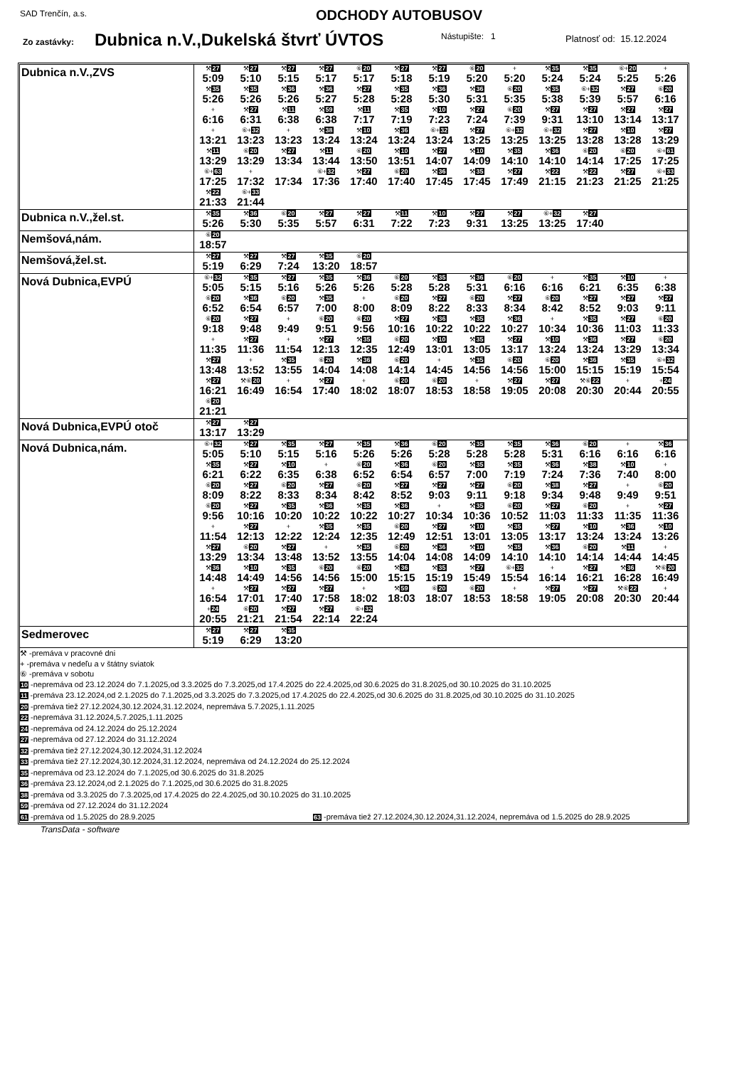SAD Trenčín, a.s. ODCHODY AUTOBUSOV
Zo zastávky: Dubnica n.V.,Dukelská štvrť ÚVTOS Nástupište: 1 Platnosť od: 15.12.2024
| Dubnica n.V.,ZVS | / ⚒ 27 5:09 / ⚒ 27 5:10 / ⚒ 27 5:15 / ⚒ 27 5:17 / ⑥ 20 5:17 / ⚒ 27 5:18 / ⚒ 27 5:19 / ⑥ 20 5:20 / + 5:20 / ⚒ 35 5:24 / ⚒ 35 5:24 / ⑥+ 20 5:25 / + 5:26 / / ⚒ 35 5:26 / ⚒ 35 5:26 / ⚒ 36 5:26 / ⚒ 36 5:27 / ⚒ 27 5:28 / ⚒ 35 5:28 / ⚒ 36 5:30 / ⚒ 36 5:31 / ⑥ 20 5:35 / ⚒ 35 5:38 / ⑥+ 32 5:39 / ⚒ 27 5:57 / ⑥ 20 6:16 / / + 6:16 / ⚒ 27 6:31 / ⚒ 11 6:38 / ⚒ 59 6:38 / ⚒ 11 7:17 / ⚒ 35 7:19 / ⚒ 10 7:23 / ⚒ 27 7:24 / ⑥ 20 7:39 / ⚒ 27 9:31 / ⚒ 27 13:10 / ⚒ 27 13:14 / ⚒ 27 13:17 / / + 13:21 / ⑥+ 32 13:23 / + 13:23 / ⚒ 38 13:24 / ⚒ 10 13:24 / ⚒ 36 13:24 / ⑥+ 32 13:24 / ⚒ 27 13:25 / ⑥+ 32 13:25 / ⑥+ 32 13:25 / ⚒ 27 13:28 / ⚒ 10 13:28 / ⚒ 27 13:29 / / ⚒ 11 13:29 / ⑥ 20 13:29 / ⚒ 27 13:34 / ⚒ 11 13:44 / ⑥ 20 13:50 / ⚒ 10 13:51 / ⚒ 27 14:07 / ⚒ 10 14:09 / ⚒ 35 14:10 / ⚒ 36 14:10 / ⑥ 20 14:14 / ⑥ 20 17:25 / ⑥+ 61 17:25 / / ⑥+ 63 17:25 / + 17:32 / 17:34 / ⑥+ 32 17:36 / ⚒ 27 17:40 / ⑥ 20 17:40 / ⚒ 36 17:45 / ⚒ 35 17:45 / ⚒ 27 17:49 / ⚒ 22 21:15 / ⚒ 22 21:23 / ⚒ 27 21:25 / ⑥+ 33 21:25 / / ⚒ 22 21:33 / ⑥+ 33 21:44 / / / / / / / / / / / / |
| Dubnica n.V.,žel.st. | / ⚒ 35 5:26 / ⚒ 36 5:30 / ⑥ 20 5:35 / ⚒ 27 5:57 / ⚒ 27 6:31 / ⚒ 11 7:22 / ⚒ 10 7:23 / ⚒ 27 9:31 / ⚒ 27 13:25 / ⑥+ 32 13:25 / ⚒ 27 17:40 / |
| Nemšová,nám. | / ⑥ 20 18:57 / |
| Nemšová,žel.st. | / ⚒ 27 5:19 / ⚒ 27 6:29 / ⚒ 27 7:24 / ⚒ 35 13:20 / ⑥ 20 18:57 / |
| Nová Dubnica,EVPÚ | / ⑥+ 32 5:05 / ⚒ 35 5:15 / ⚒ 27 5:16 / ⚒ 35 5:26 / ⚒ 36 5:26 / ⑥ 20 5:28 / ⚒ 35 5:28 / ⚒ 36 5:31 / ⑥ 20 6:16 / + 6:16 / ⚒ 35 6:21 / ⚒ 10 6:35 / + 6:38 / / ⑥ 20 6:52 / ⚒ 36 6:54 / ⑥ 20 6:57 / ⚒ 35 7:00 / + 8:00 / ⑥ 20 8:09 / ⚒ 27 8:22 / ⑥ 20 8:33 / ⚒ 27 8:34 / ⑥ 20 8:42 / ⚒ 27 8:52 / ⚒ 27 9:03 / ⚒ 27 9:11 / / ⑥ 20 9:18 / ⚒ 27 9:48 / + 9:49 / ⑥ 20 9:51 / ⑥ 20 9:56 / ⚒ 27 10:16 / ⚒ 36 10:22 / ⚒ 35 10:22 / ⚒ 36 10:27 / + 10:34 / ⚒ 35 10:36 / ⚒ 27 11:03 / ⑥ 20 11:33 / / + 11:35 / ⚒ 27 11:36 / + 11:54 / ⚒ 27 12:13 / ⚒ 35 12:35 / ⑥ 20 12:49 / ⚒ 10 13:01 / ⚒ 35 13:05 / ⚒ 27 13:17 / ⚒ 10 13:24 / ⚒ 36 13:24 / ⚒ 27 13:29 / ⑥ 20 13:34 / / ⚒ 27 13:48 / + 13:52 / ⚒ 35 13:55 / ⑥ 20 14:04 / ⚒ 36 14:08 / ⑥ 20 14:14 / + 14:45 / ⚒ 35 14:56 / ⑥ 20 14:56 / ⑥ 20 15:00 / ⚒ 36 15:15 / ⚒ 35 15:19 / ⑥+ 32 15:54 / / ⚒ 27 16:21 / ⚒⑥ 20 16:49 / + 16:54 / ⚒ 27 17:40 / + 18:02 / ⑥ 20 18:07 / ⑥ 20 18:53 / + 18:58 / ⚒ 27 19:05 / ⚒ 27 20:08 / ⚒⑥ 22 20:30 / + 20:44 / + 24 20:55 / / ⑥ 20 21:21 / / / / / / / / / / / / / |
| Nová Dubnica,EVPÚ otoč | / ⚒ 27 13:17 / ⚒ 27 13:29 / |
| Nová Dubnica,nám. | / ⑥+ 32 5:05 / ⚒ 27 5:10 / ⚒ 35 5:15 / ⚒ 27 5:16 / ⚒ 35 5:26 / ⚒ 36 5:26 / ⑥ 20 5:28 / ⚒ 35 5:28 / ⚒ 35 5:28 / ⚒ 36 5:31 / ⑥ 20 6:16 / + 6:16 / ⚒ 36 6:16 / / ⚒ 35 6:21 / ⚒ 27 6:22 / ⚒ 10 6:35 / + 6:38 / ⑥ 20 6:52 / ⚒ 36 6:54 / ⑥ 20 6:57 / ⚒ 35 7:00 / ⚒ 35 7:19 / ⚒ 36 7:24 / ⚒ 38 7:36 / ⚒ 10 7:40 / + 8:00 / / ⑥ 20 8:09 / ⚒ 27 8:22 / ⑥ 20 8:33 / ⚒ 27 8:34 / ⑥ 20 8:42 / ⚒ 27 8:52 / ⚒ 27 9:03 / ⚒ 27 9:11 / ⑥ 20 9:18 / ⚒ 38 9:34 / ⚒ 27 9:48 / + 9:49 / ⑥ 20 9:51 / / ⑥ 20 9:56 / ⚒ 27 10:16 / ⚒ 35 10:20 / ⚒ 36 10:22 / ⚒ 35 10:22 / ⚒ 36 10:27 / + 10:34 / ⚒ 35 10:36 / ⑥ 20 10:52 / ⚒ 27 11:03 / ⑥ 20 11:33 / + 11:35 / ⚒ 27 11:36 / / + 11:54 / ⚒ 27 12:13 / + 12:22 / ⚒ 35 12:24 / ⚒ 35 12:35 / ⑥ 20 12:49 / ⚒ 27 12:51 / ⚒ 10 13:01 / ⚒ 35 13:05 / ⚒ 27 13:17 / ⚒ 10 13:24 / ⚒ 36 13:24 / ⚒ 10 13:26 / / ⚒ 27 13:29 / ⑥ 20 13:34 / ⚒ 27 13:48 / + 13:52 / ⚒ 35 13:55 / ⑥ 20 14:04 / ⚒ 36 14:08 / ⚒ 10 14:09 / ⚒ 35 14:10 / ⚒ 36 14:10 / ⑥ 20 14:14 / ⚒ 11 14:44 / + 14:45 / / ⚒ 36 14:48 / ⚒ 10 14:49 / ⚒ 35 14:56 / ⑥ 20 14:56 / ⑥ 20 15:00 / ⚒ 36 15:15 / ⚒ 35 15:19 / ⚒ 27 15:49 / ⑥+ 32 15:54 / + 16:14 / ⚒ 27 16:21 / ⚒ 36 16:28 / ⚒⑥ 20 16:49 / / + 16:54 / ⚒ 27 17:01 / ⚒ 27 17:40 / ⚒ 27 17:58 / + 18:02 / ⚒ 59 18:03 / ⑥ 20 18:07 / ⑥ 20 18:53 / + 18:58 / ⚒ 27 19:05 / ⚒ 27 20:08 / ⚒⑥ 22 20:30 / + 20:44 / / + 24 20:55 / ⑥ 20 21:21 / ⚒ 27 21:54 / ⚒ 27 22:14 / ⑥+ 32 22:24 / / / / / / / / / |
| Sedmerovec | / ⚒ 27 5:19 / ⚒ 27 6:29 / ⚒ 35 13:20 / |
| ⚒ -premáva v pracovné dni + -premáva v nedeľu a v štátny sviatok ⑥ -premáva v sobotu 10 -nepremáva od 23.12.2024 do 7.1.2025,od 3.3.2025 do 7.3.2025,od 17.4.2025 do 22.4.2025,od 30.6.2025 do 31.8.2025,od 30.10.2025 do 31.10.2025 11 -premáva 23.12.2024,od 2.1.2025 do 7.1.2025,od 3.3.2025 do 7.3.2025,od 17.4.2025 do 22.4.2025,od 30.6.2025 do 31.8.2025,od 30.10.2025 do 31.10.2025 20 -premáva tiež 27.12.2024,30.12.2024,31.12.2024, nepremáva 5.7.2025,1.11.2025 22 -nepremáva 31.12.2024,5.7.2025,1.11.2025 24 -nepremáva od 24.12.2024 do 25.12.2024 27 -nepremáva od 27.12.2024 do 31.12.2024 32 -premáva tiež 27.12.2024,30.12.2024,31.12.2024 33 -premáva tiež 27.12.2024,30.12.2024,31.12.2024, nepremáva od 24.12.2024 do 25.12.2024 35 -nepremáva od 23.12.2024 do 7.1.2025,od 30.6.2025 do 31.8.2025 36 -premáva 23.12.2024,od 2.1.2025 do 7.1.2025,od 30.6.2025 do 31.8.2025 38 -premáva od 3.3.2025 do 7.3.2025,od 17.4.2025 do 22.4.2025,od 30.10.2025 do 31.10.2025 59 -premáva od 27.12.2024 do 31.12.2024 61 -premáva od 1.5.2025 do 28.9.2025 63 -premáva tiež 27.12.2024,30.12.2024,31.12.2024, nepremáva od 1.5.2025 do 28.9.2025 | |
TransData - software